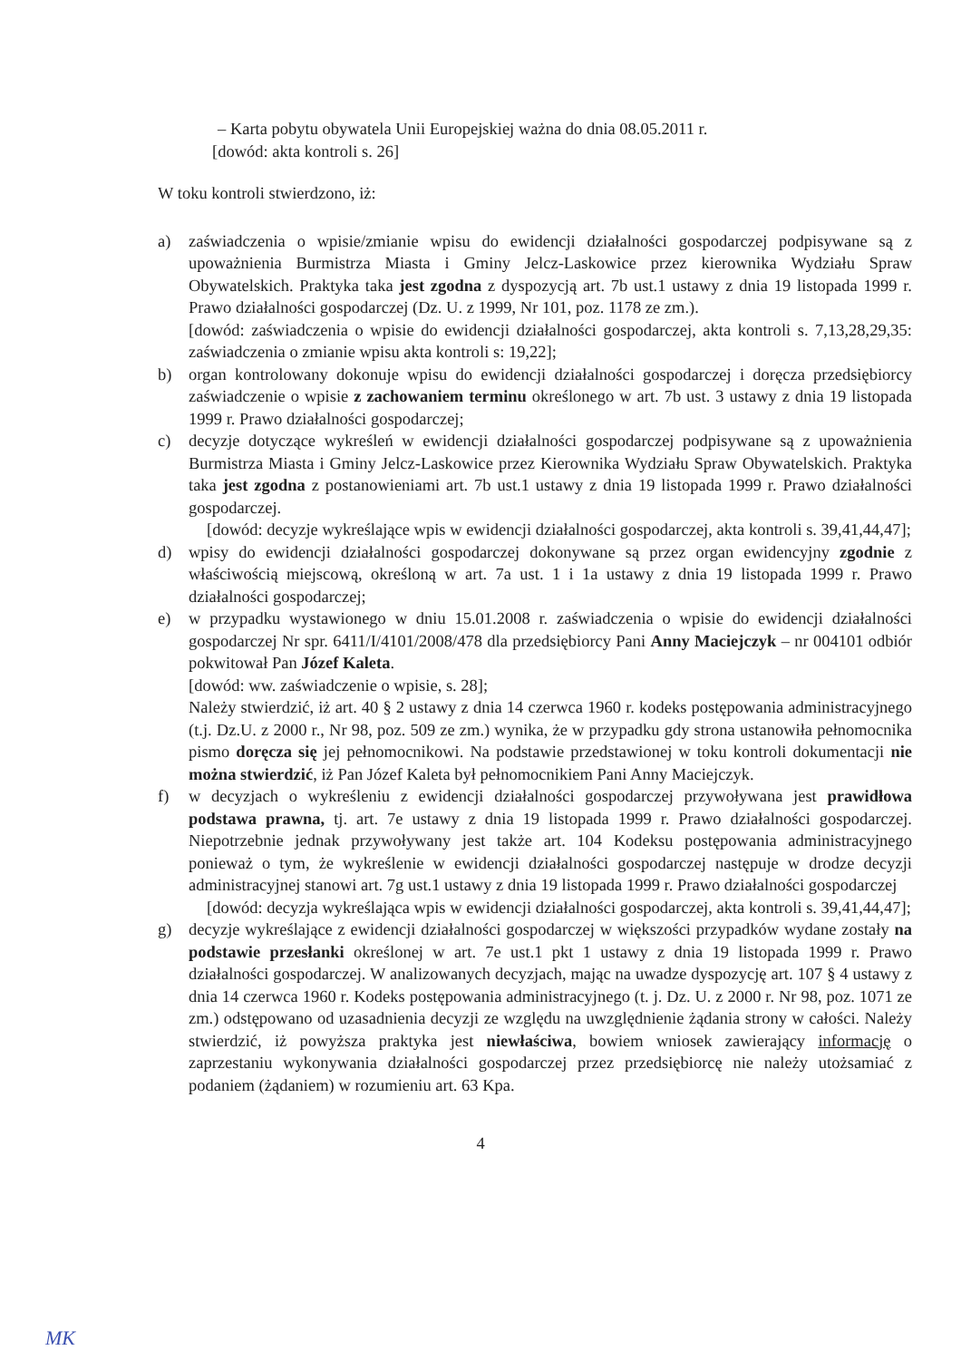– Karta pobytu obywatela Unii Europejskiej ważna do dnia 08.05.2011 r.
[dowód: akta kontroli s. 26]
W toku kontroli stwierdzono, iż:
a) zaświadczenia o wpisie/zmianie wpisu do ewidencji działalności gospodarczej podpisywane są z upoważnienia Burmistrza Miasta i Gminy Jelcz-Laskowice przez kierownika Wydziału Spraw Obywatelskich. Praktyka taka jest zgodna z dyspozycją art. 7b ust.1 ustawy z dnia 19 listopada 1999 r. Prawo działalności gospodarczej (Dz. U. z 1999, Nr 101, poz. 1178 ze zm.).
[dowód: zaświadczenia o wpisie do ewidencji działalności gospodarczej, akta kontroli s. 7,13,28,29,35: zaświadczenia o zmianie wpisu akta kontroli s: 19,22];
b) organ kontrolowany dokonuje wpisu do ewidencji działalności gospodarczej i doręcza przedsiębiorcy zaświadczenie o wpisie z zachowaniem terminu określonego w art. 7b ust. 3 ustawy z dnia 19 listopada 1999 r. Prawo działalności gospodarczej;
c) decyzje dotyczące wykreśleń w ewidencji działalności gospodarczej podpisywane są z upoważnienia Burmistrza Miasta i Gminy Jelcz-Laskowice przez Kierownika Wydziału Spraw Obywatelskich. Praktyka taka jest zgodna z postanowieniami art. 7b ust.1 ustawy z dnia 19 listopada 1999 r. Prawo działalności gospodarczej.
[dowód: decyzje wykreślające wpis w ewidencji działalności gospodarczej, akta kontroli s. 39,41,44,47];
d) wpisy do ewidencji działalności gospodarczej dokonywane są przez organ ewidencyjny zgodnie z właściwością miejscową, określoną w art. 7a ust. 1 i 1a ustawy z dnia 19 listopada 1999 r. Prawo działalności gospodarczej;
e) w przypadku wystawionego w dniu 15.01.2008 r. zaświadczenia o wpisie do ewidencji działalności gospodarczej Nr spr. 6411/I/4101/2008/478 dla przedsiębiorcy Pani Anny Maciejczyk – nr 004101 odbiór pokwitował Pan Józef Kaleta.
[dowód: ww. zaświadczenie o wpisie, s. 28];
Należy stwierdzić, iż art. 40 § 2 ustawy z dnia 14 czerwca 1960 r. kodeks postępowania administracyjnego (t.j. Dz.U. z 2000 r., Nr 98, poz. 509 ze zm.) wynika, że w przypadku gdy strona ustanowiła pełnomocnika pismo doręcza się jej pełnomocnikowi. Na podstawie przedstawionej w toku kontroli dokumentacji nie można stwierdzić, iż Pan Józef Kaleta był pełnomocnikiem Pani Anny Maciejczyk.
f) w decyzjach o wykreśleniu z ewidencji działalności gospodarczej przywoływana jest prawidłowa podstawa prawna, tj. art. 7e ustawy z dnia 19 listopada 1999 r. Prawo działalności gospodarczej. Niepotrzebnie jednak przywoływany jest także art. 104 Kodeksu postępowania administracyjnego ponieważ o tym, że wykreślenie w ewidencji działalności gospodarczej następuje w drodze decyzji administracyjnej stanowi art. 7g ust.1 ustawy z dnia 19 listopada 1999 r. Prawo działalności gospodarczej
[dowód: decyzja wykreślająca wpis w ewidencji działalności gospodarczej, akta kontroli s. 39,41,44,47];
g) decyzje wykreślające z ewidencji działalności gospodarczej w większości przypadków wydane zostały na podstawie przesłanki określonej w art. 7e ust.1 pkt 1 ustawy z dnia 19 listopada 1999 r. Prawo działalności gospodarczej. W analizowanych decyzjach, mając na uwadze dyspozycję art. 107 § 4 ustawy z dnia 14 czerwca 1960 r. Kodeks postępowania administracyjnego (t. j. Dz. U. z 2000 r. Nr 98, poz. 1071 ze zm.) odstępowano od uzasadnienia decyzji ze względu na uwzględnienie żądania strony w całości. Należy stwierdzić, iż powyższa praktyka jest niewłaściwa, bowiem wniosek zawierający informację o zaprzestaniu wykonywania działalności gospodarczej przez przedsiębiorcę nie należy utożsamiać z podaniem (żądaniem) w rozumieniu art. 63 Kpa.
4
MK